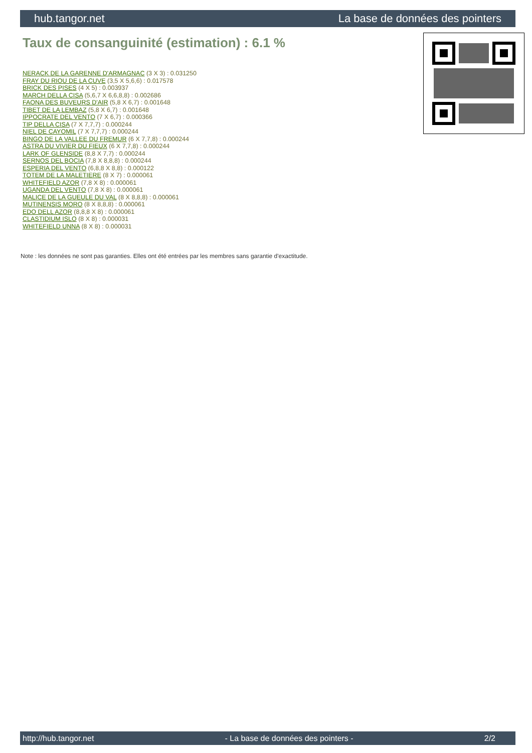hub.tangor.net La base de données des pointers
Taux de consanguinité (estimation) : 6.1 %
NERACK DE LA GARENNE D'ARMAGNAC (3 X 3) : 0.031250
FRAY DU RIOU DE LA CUVE (3,5 X 5,6,6) : 0.017578
BRICK DES PISES (4 X 5) : 0.003937
MARCH DELLA CISA (5,6,7 X 6,6,8,8) : 0.002686
FAONA DES BUVEURS D'AIR (5,8 X 6,7) : 0.001648
TIBET DE LA LEMBAZ (5,8 X 6,7) : 0.001648
IPPOCRATE DEL VENTO (7 X 6,7) : 0.000366
TIP DELLA CISA (7 X 7,7,7) : 0.000244
NIEL DE CAYOMIL (7 X 7,7,7) : 0.000244
BINGO DE LA VALLEE DU FREMUR (6 X 7,7,8) : 0.000244
ASTRA DU VIVIER DU FIEUX (6 X 7,7,8) : 0.000244
LARK OF GLENSIDE (8,8 X 7,7) : 0.000244
SERNOS DEL BOCIA (7,8 X 8,8,8) : 0.000244
ESPERIA DEL VENTO (6,8,8 X 8,8) : 0.000122
TOTEM DE LA MALETIERE (8 X 7) : 0.000061
WHITEFIELD AZOR (7,8 X 8) : 0.000061
UGANDA DEL VENTO (7,8 X 8) : 0.000061
MALICE DE LA GUEULE DU VAL (8 X 8,8,8) : 0.000061
MUTINENSIS MORO (8 X 8,8,8) : 0.000061
EDO DELL AZOR (8,8,8 X 8) : 0.000061
CLASTIDIUM ISLO (8 X 8) : 0.000031
WHITEFIELD UNNA (8 X 8) : 0.000031
Note : les données ne sont pas garanties. Elles ont été entrées par les membres sans garantie d'exactitude.
http://hub.tangor.net - La base de données des pointers - 2/2